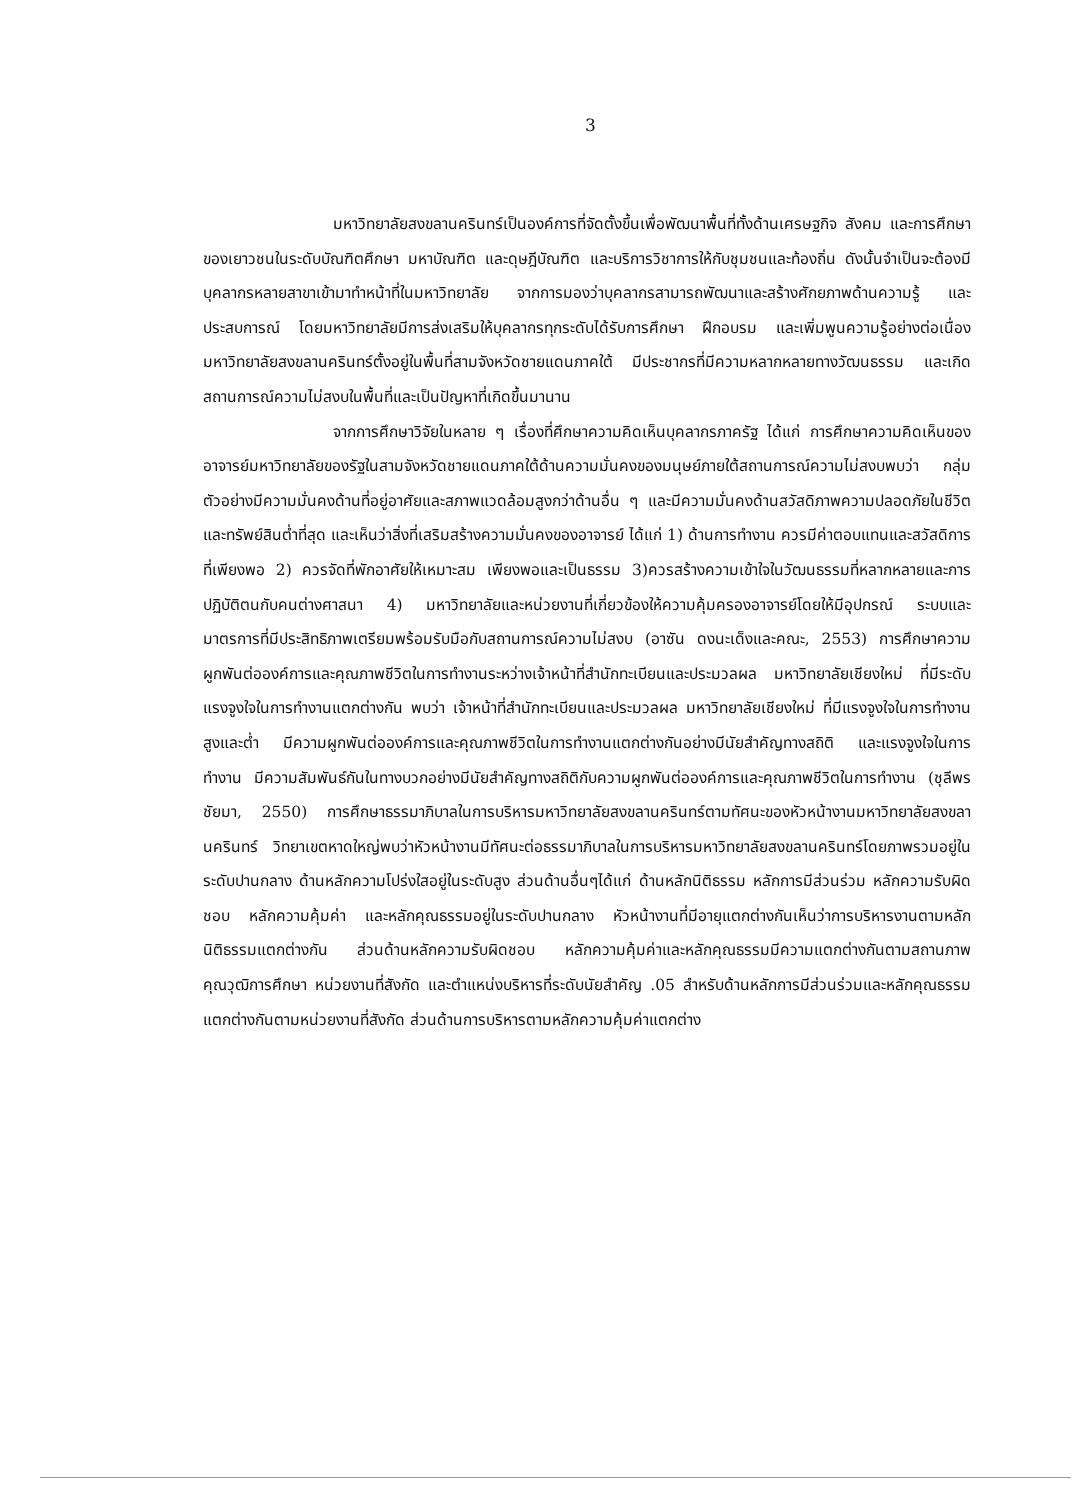3
มหาวิทยาลัยสงขลานครินทร์เป็นองค์การที่จัดตั้งขึ้นเพื่อพัฒนาพื้นที่ทั้งด้านเศรษฐกิจ สังคม และการศึกษาของเยาวชนในระดับบัณฑิตศึกษา มหาบัณฑิต และดุษฎีบัณฑิต และบริการวิชาการให้กับชุมชนและท้องถิ่น ดังนั้นจำเป็นจะต้องมีบุคลากรหลายสาขาเข้ามาทำหน้าที่ในมหาวิทยาลัย จากการมองว่าบุคลากรสามารถพัฒนาและสร้างศักยภาพด้านความรู้ และประสบการณ์ โดยมหาวิทยาลัยมีการส่งเสริมให้บุคลากรทุกระดับได้รับการศึกษา ฝึกอบรม และเพิ่มพูนความรู้อย่างต่อเนื่อง มหาวิทยาลัยสงขลานครินทร์ตั้งอยู่ในพื้นที่สามจังหวัดชายแดนภาคใต้ มีประชากรที่มีความหลากหลายทางวัฒนธรรม และเกิดสถานการณ์ความไม่สงบในพื้นที่และเป็นปัญหาที่เกิดขึ้นมานาน
จากการศึกษาวิจัยในหลาย ๆ เรื่องที่ศึกษาความคิดเห็นบุคลากรภาครัฐ ได้แก่ การศึกษาความคิดเห็นของอาจารย์มหาวิทยาลัยของรัฐในสามจังหวัดชายแดนภาคใต้ด้านความมั่นคงของมนุษย์ภายใต้สถานการณ์ความไม่สงบพบว่า กลุ่มตัวอย่างมีความมั่นคงด้านที่อยู่อาศัยและสภาพแวดล้อมสูงกว่าด้านอื่น ๆ และมีความมั่นคงด้านสวัสดิภาพความปลอดภัยในชีวิตและทรัพย์สินต่ำที่สุด และเห็นว่าสิ่งที่เสริมสร้างความมั่นคงของอาจารย์ ได้แก่ 1) ด้านการทำงาน ควรมีค่าตอบแทนและสวัสดิการที่เพียงพอ 2) ควรจัดที่พักอาศัยให้เหมาะสม เพียงพอและเป็นธรรม 3)ควรสร้างความเข้าใจในวัฒนธรรมที่หลากหลายและการปฏิบัติตนกับคนต่างศาสนา 4) มหาวิทยาลัยและหน่วยงานที่เกี่ยวข้องให้ความคุ้มครองอาจารย์โดยให้มีอุปกรณ์ ระบบและมาตรการที่มีประสิทธิภาพเตรียมพร้อมรับมือกับสถานการณ์ความไม่สงบ (อาซัน ดงนะเด็งและคณะ, 2553) การศึกษาความผูกพันต่อองค์การและคุณภาพชีวิตในการทำงานระหว่างเจ้าหน้าที่สำนักทะเบียนและประมวลผล มหาวิทยาลัยเชียงใหม่ ที่มีระดับแรงจูงใจในการทำงานแตกต่างกัน พบว่า เจ้าหน้าที่สำนักทะเบียนและประมวลผล มหาวิทยาลัยเชียงใหม่ ที่มีแรงจูงใจในการทำงานสูงและต่ำ มีความผูกพันต่อองค์การและคุณภาพชีวิตในการทำงานแตกต่างกันอย่างมีนัยสำคัญทางสถิติ และแรงจูงใจในการทำงาน มีความสัมพันธ์กันในทางบวกอย่างมีนัยสำคัญทางสถิติกับความผูกพันต่อองค์การและคุณภาพชีวิตในการทำงาน (ชุลีพร ชัยมา, 2550) การศึกษาธรรมาภิบาลในการบริหารมหาวิทยาลัยสงขลานครินทร์ตามทัศนะของหัวหน้างานมหาวิทยาลัยสงขลานครินทร์ วิทยาเขตหาดใหญ่พบว่าหัวหน้างานมีทัศนะต่อธรรมาภิบาลในการบริหารมหาวิทยาลัยสงขลานครินทร์โดยภาพรวมอยู่ในระดับปานกลาง ด้านหลักความโปร่งใสอยู่ในระดับสูง ส่วนด้านอื่นๆได้แก่ ด้านหลักนิติธรรม หลักการมีส่วนร่วม หลักความรับผิดชอบ หลักความคุ้มค่า และหลักคุณธรรมอยู่ในระดับปานกลาง หัวหน้างานที่มีอายุแตกต่างกันเห็นว่าการบริหารงานตามหลักนิติธรรมแตกต่างกัน ส่วนด้านหลักความรับผิดชอบ หลักความคุ้มค่าและหลักคุณธรรมมีความแตกต่างกันตามสถานภาพ คุณวุฒิการศึกษา หน่วยงานที่สังกัด และตำแหน่งบริหารที่ระดับนัยสำคัญ .05 สำหรับด้านหลักการมีส่วนร่วมและหลักคุณธรรม แตกต่างกันตามหน่วยงานที่สังกัด ส่วนด้านการบริหารตามหลักความคุ้มค่าแตกต่าง